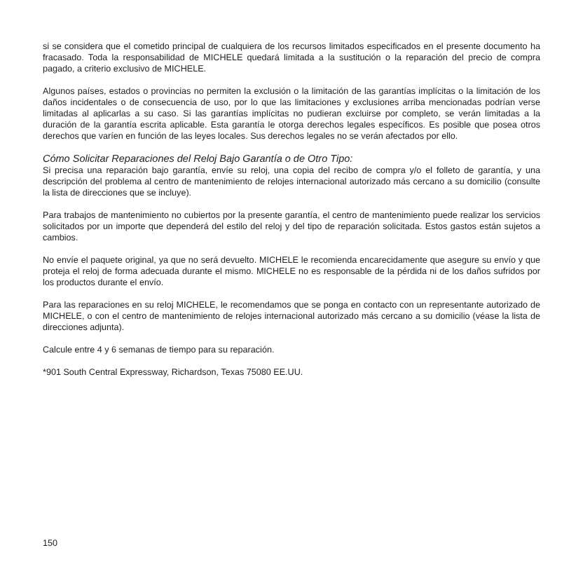si se considera que el cometido principal de cualquiera de los recursos limitados especificados en el presente documento ha fracasado. Toda la responsabilidad de MICHELE quedará limitada a la sustitución o la reparación del precio de compra pagado, a criterio exclusivo de MICHELE.
Algunos países, estados o provincias no permiten la exclusión o la limitación de las garantías implícitas o la limitación de los daños incidentales o de consecuencia de uso, por lo que las limitaciones y exclusiones arriba mencionadas podrían verse limitadas al aplicarlas a su caso. Si las garantías implícitas no pudieran excluirse por completo, se verán limitadas a la duración de la garantía escrita aplicable. Esta garantía le otorga derechos legales específicos. Es posible que posea otros derechos que varíen en función de las leyes locales. Sus derechos legales no se verán afectados por ello.
Cómo Solicitar Reparaciones del Reloj Bajo Garantía o de Otro Tipo:
Si precisa una reparación bajo garantía, envíe su reloj, una copia del recibo de compra y/o el folleto de garantía, y una descripción del problema al centro de mantenimiento de relojes internacional autorizado más cercano a su domicilio (consulte la lista de direcciones que se incluye).
Para trabajos de mantenimiento no cubiertos por la presente garantía, el centro de mantenimiento puede realizar los servicios solicitados por un importe que dependerá del estilo del reloj y del tipo de reparación solicitada. Estos gastos están sujetos a cambios.
No envíe el paquete original, ya que no será devuelto. MICHELE le recomienda encarecidamente que asegure su envío y que proteja el reloj de forma adecuada durante el mismo. MICHELE no es responsable de la pérdida ni de los daños sufridos por los productos durante el envío.
Para las reparaciones en su reloj MICHELE, le recomendamos que se ponga en contacto con un representante autorizado de MICHELE, o con el centro de mantenimiento de relojes internacional autorizado más cercano a su domicilio (véase la lista de direcciones adjunta).
Calcule entre 4 y 6 semanas de tiempo para su reparación.
*901 South Central Expressway, Richardson, Texas 75080 EE.UU.
150